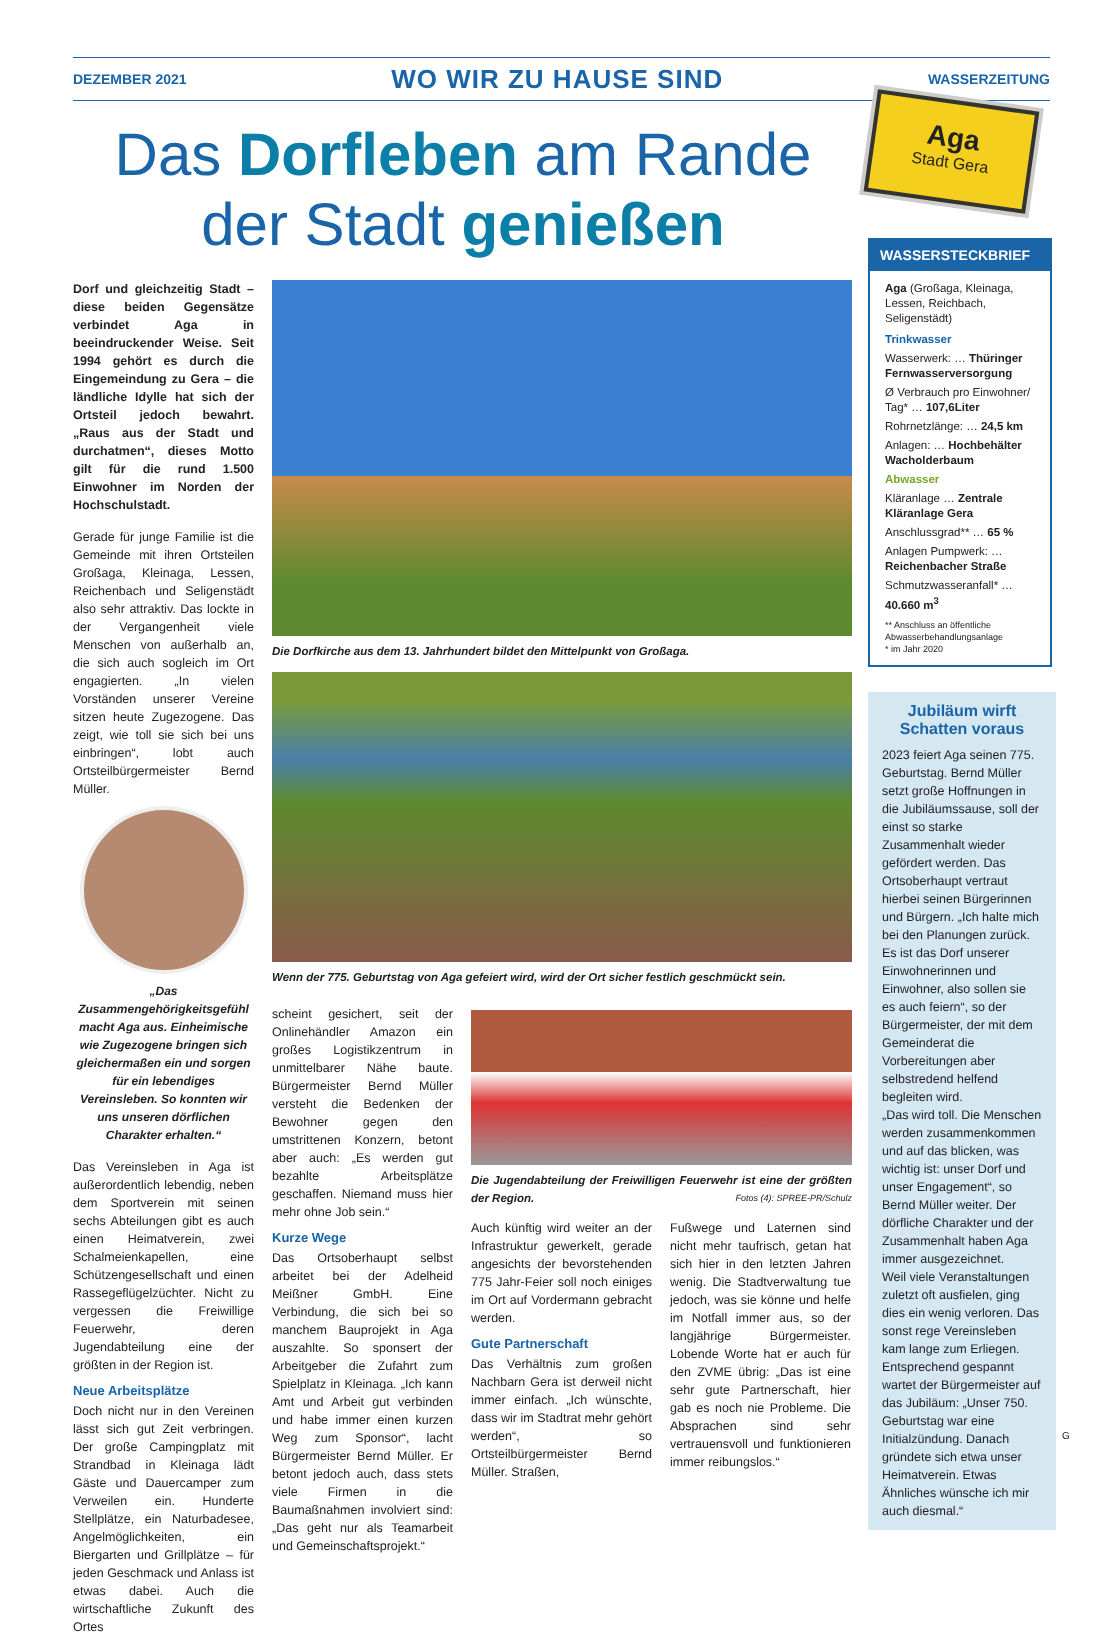DEZEMBER 2021 WO WIR ZU HAUSE SIND WASSERZEITUNG
Das Dorfleben am Rande der Stadt genießen
Aga
Stadt Gera
Dorf und gleichzeitig Stadt – diese beiden Gegensätze verbindet Aga in beeindruckender Weise. Seit 1994 gehört es durch die Eingemeindung zu Gera – die ländliche Idylle hat sich der Ortsteil jedoch bewahrt. „Raus aus der Stadt und durchatmen“, dieses Motto gilt für die rund 1.500 Einwohner im Norden der Hochschulstadt.
Gerade für junge Familie ist die Gemeinde mit ihren Ortsteilen Großaga, Kleinaga, Lessen, Reichenbach und Seligenstädt also sehr attraktiv. Das lockte in der Vergangenheit viele Menschen von außerhalb an, die sich auch sogleich im Ort engagierten. „In vielen Vorständen unserer Vereine sitzen heute Zugezogene. Das zeigt, wie toll sie sich bei uns einbringen“, lobt auch Ortsteilbürgermeister Bernd Müller.
„Das Zusammengehörigkeitsgefühl macht Aga aus. Einheimische wie Zugezogene bringen sich gleichermaßen ein und sorgen für ein lebendiges Vereinsleben. So konnten wir uns unseren dörflichen Charakter erhalten.“
Das Vereinsleben in Aga ist außerordentlich lebendig, neben dem Sportverein mit seinen sechs Abteilungen gibt es auch einen Heimatverein, zwei Schalmeienkapellen, eine Schützengesellschaft und einen Rassegeflügelzüchter. Nicht zu vergessen die Freiwillige Feuerwehr, deren Jugendabteilung eine der größten in der Region ist.
Neue Arbeitsplätze
Doch nicht nur in den Vereinen lässt sich gut Zeit verbringen. Der große Campingplatz mit Strandbad in Kleinaga lädt Gäste und Dauercamper zum Verweilen ein. Hunderte Stellplätze, ein Naturbadesee, Angelmöglichkeiten, ein Biergarten und Grillplätze – für jeden Geschmack und Anlass ist etwas dabei. Auch die wirtschaftliche Zukunft des Ortes
Die Dorfkirche aus dem 13. Jahrhundert bildet den Mittelpunkt von Großaga.
Wenn der 775. Geburtstag von Aga gefeiert wird, wird der Ort sicher festlich geschmückt sein.
scheint gesichert, seit der Onlinehändler Amazon ein großes Logistikzentrum in unmittelbarer Nähe baute. Bürgermeister Bernd Müller versteht die Bedenken der Bewohner gegen den umstrittenen Konzern, betont aber auch: „Es werden gut bezahlte Arbeitsplätze geschaffen. Niemand muss hier mehr ohne Job sein.“
Kurze Wege
Das Ortsoberhaupt selbst arbeitet bei der Adelheid Meißner GmbH. Eine Verbindung, die sich bei so manchem Bauprojekt in Aga auszahlte. So sponsert der Arbeitgeber die Zufahrt zum Spielplatz in Kleinaga. „Ich kann Amt und Arbeit gut verbinden und habe immer einen kurzen Weg zum Sponsor“, lacht Bürgermeister Bernd Müller. Er betont jedoch auch, dass stets viele Firmen in die Baumaßnahmen involviert sind: „Das geht nur als Teamarbeit und Gemeinschaftsprojekt.“
Die Jugendabteilung der Freiwilligen Feuerwehr ist eine der größten der Region. Fotos (4): SPREE-PR/Schulz
Auch künftig wird weiter an der Infrastruktur gewerkelt, gerade angesichts der bevorstehenden 775 Jahr-Feier soll noch einiges im Ort auf Vordermann gebracht werden.
Gute Partnerschaft
Das Verhältnis zum großen Nachbarn Gera ist derweil nicht immer einfach. „Ich wünschte, dass wir im Stadtrat mehr gehört werden“, so Ortsteilbürgermeister Bernd Müller. Straßen,
Fußwege und Laternen sind nicht mehr taufrisch, getan hat sich hier in den letzten Jahren wenig. Die Stadtverwaltung tue jedoch, was sie könne und helfe im Notfall immer aus, so der langjährige Bürgermeister. Lobende Worte hat er auch für den ZVME übrig: „Das ist eine sehr gute Partnerschaft, hier gab es noch nie Probleme. Die Absprachen sind sehr vertrauensvoll und funktionieren immer reibungslos.“
WASSERSTECKBRIEF
Aga (Großaga, Kleinaga, Lessen, Reichbach, Seligenstädt)
Trinkwasser
Wasserwerk: … Thüringer Fernwasserversorgung
Ø Verbrauch pro Einwohner/ Tag* … 107,6Liter
Rohrnetzlänge: … 24,5 km
Anlagen: … Hochbehälter Wacholderbaum
Abwasser
Kläranlage … Zentrale Kläranlage Gera
Anschlussgrad** … 65 %
Anlagen Pumpwerk: … Reichenbacher Straße
Schmutzwasseranfall* … 40.660 m<sup>3</sup>
** Anschluss an öffentliche Abwasserbehandlungsanlage
* im Jahr 2020
Jubiläum wirft Schatten voraus
2023 feiert Aga seinen 775. Geburtstag. Bernd Müller setzt große Hoffnungen in die Jubiläumssause, soll der einst so starke Zusammenhalt wieder gefördert werden. Das Ortsoberhaupt vertraut hierbei seinen Bürgerinnen und Bürgern. „Ich halte mich bei den Planungen zurück. Es ist das Dorf unserer Einwohnerinnen und Einwohner, also sollen sie es auch feiern“, so der Bürgermeister, der mit dem Gemeinderat die Vorbereitungen aber selbstredend helfend begleiten wird.
„Das wird toll. Die Menschen werden zusammenkommen und auf das blicken, was wichtig ist: unser Dorf und unser Engagement“, so Bernd Müller weiter. Der dörfliche Charakter und der Zusammenhalt haben Aga immer ausgezeichnet.
Weil viele Veranstaltungen zuletzt oft ausfielen, ging dies ein wenig verloren. Das sonst rege Vereinsleben kam lange zum Erliegen. Entsprechend gespannt wartet der Bürgermeister auf das Jubiläum: „Unser 750. Geburtstag war eine Initialzündung. Danach gründete sich etwa unser Heimatverein. Etwas Ähnliches wünsche ich mir auch diesmal.“
G